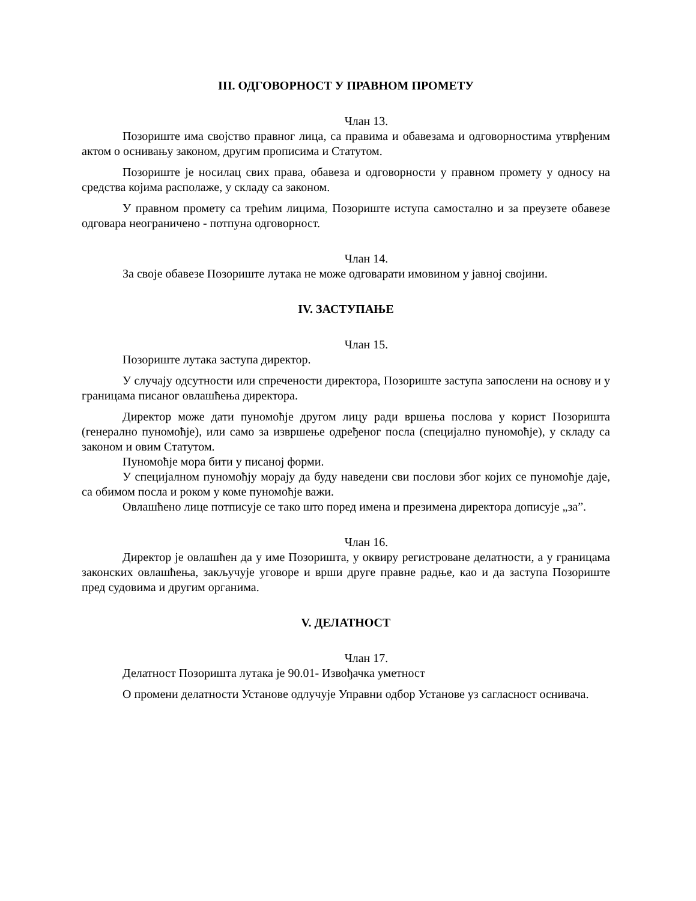III. ОДГОВОРНОСТ У ПРАВНОМ ПРОМЕТУ
Члан 13.
Позориште има својство правног лица, са правима и обавезама и одговорностима утврђеним актом о оснивању законом, другим прописима и Статутом.
Позориште је носилац свих права, обавеза и одговорности у правном промету у односу на средства којима располаже, у складу са законом.
У правном промету са трећим лицима, Позориште иступа самостално и за преузете обавезе одговара неограничено - потпуна одговорност.
Члан 14.
За своје обавезе Позориште лутака не може одговарати имовином у јавној својини.
IV. ЗАСТУПАЊЕ
Члан 15.
Позориште лутака заступа директор.
У случају одсутности или спречености директора, Позориште заступа запослени на основу и у границама писаног овлашћења директора.
Директор може дати пуномоћје другом лицу ради вршења послова у корист Позоришта (генерално пуномоћје), или само за извршење одређеног посла (специјално пуномоћје), у складу са законом и овим Статутом.
Пуномоћје мора бити у писаној форми.
У специјалном пуномоћју морају да буду наведени сви послови због којих се пуномоћје даје, са обимом посла и роком у коме пуномоћје важи.
Овлашћено лице потписује се тако што поред имена и презимена директора дописује „за”.
Члан 16.
Директор је овлашћен да у име Позоришта, у оквиру регистроване делатности, а у границама законских овлашћења, закључује уговоре и врши друге правне радње, као и да заступа Позориште пред судовима и другим органима.
V. ДЕЛАТНОСТ
Члан 17.
Делатност Позоришта лутака је 90.01- Извођачка уметност
О промени делатности Установе одлучује Управни одбор Установе уз сагласност оснивача.